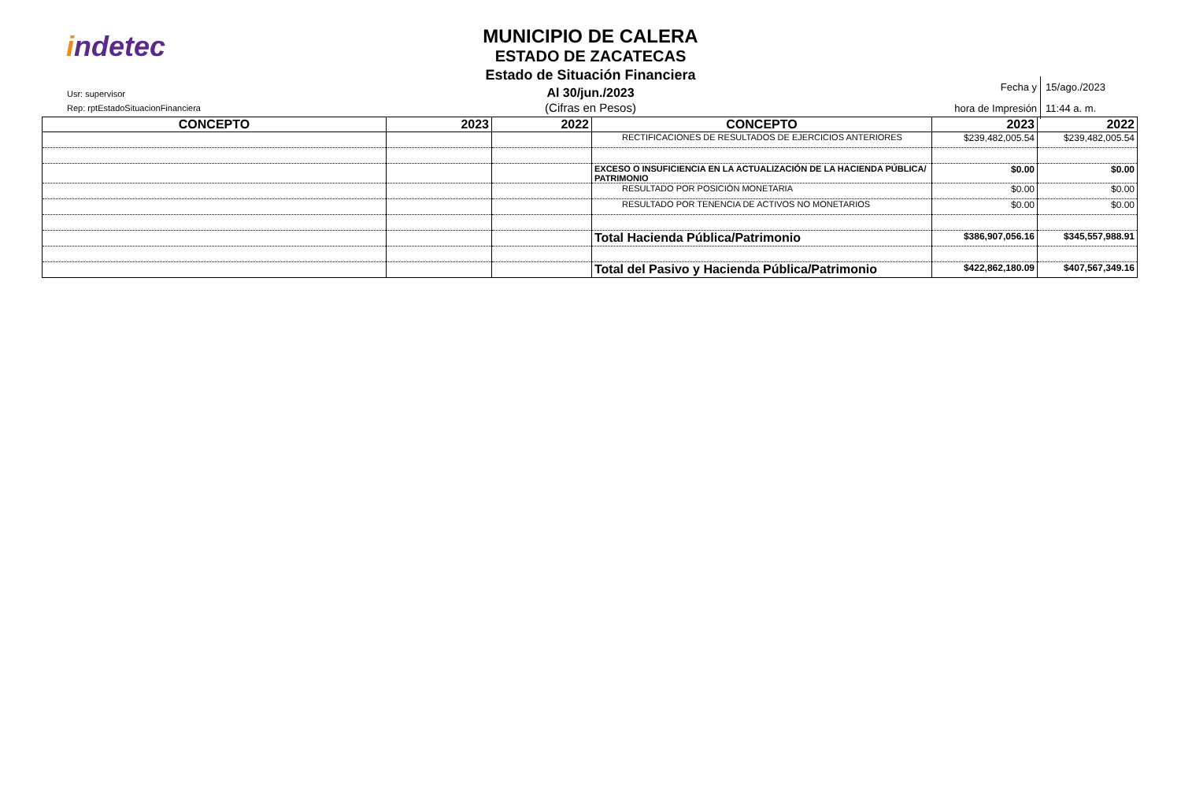indetec
Usr: supervisor
Rep: rptEstadoSituacionFinanciera
MUNICIPIO DE CALERA
ESTADO DE ZACATECAS
Estado de Situación Financiera
Al 30/jun./2023
(Cifras en Pesos)
| Fecha y hora de Impresión | 15/ago./2023 11:44 a. m. |
| CONCEPTO | 2023 | 2022 | CONCEPTO | 2023 | 2022 |
| --- | --- | --- | --- | --- | --- |
| | | | RECTIFICACIONES DE RESULTADOS DE EJERCICIOS ANTERIORES | $239,482,005.54 | $239,482,005.54 |
| | | | EXCESO O INSUFICIENCIA EN LA ACTUALIZACIÓN DE LA HACIENDA PÚBLICA/ PATRIMONIO | $0.00 | $0.00 |
| | | | RESULTADO POR POSICIÓN MONETARIA | $0.00 | $0.00 |
| | | | RESULTADO POR TENENCIA DE ACTIVOS NO MONETARIOS | $0.00 | $0.00 |
| | | | Total Hacienda Pública/Patrimonio | $386,907,056.16 | $345,557,988.91 |
| | | | Total del Pasivo y Hacienda Pública/Patrimonio | $422,862,180.09 | $407,567,349.16 |